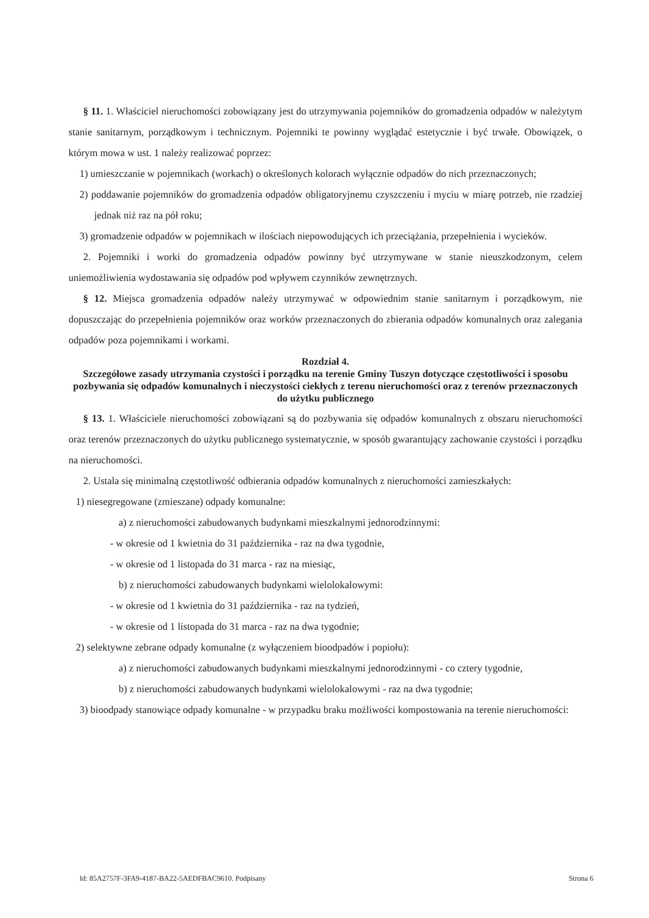§ 11. 1. Właściciel nieruchomości zobowiązany jest do utrzymywania pojemników do gromadzenia odpadów w należytym stanie sanitarnym, porządkowym i technicznym. Pojemniki te powinny wyglądać estetycznie i być trwałe. Obowiązek, o którym mowa w ust. 1 należy realizować poprzez:
1) umieszczanie w pojemnikach (workach) o określonych kolorach wyłącznie odpadów do nich przeznaczonych;
2) poddawanie pojemników do gromadzenia odpadów obligatoryjnemu czyszczeniu i myciu w miarę potrzeb, nie rzadziej jednak niż raz na pół roku;
3) gromadzenie odpadów w pojemnikach w ilościach niepowodujących ich przeciążania, przepełnienia i wycieków.
2. Pojemniki i worki do gromadzenia odpadów powinny być utrzymywane w stanie nieuszkodzonym, celem uniemożliwienia wydostawania się odpadów pod wpływem czynników zewnętrznych.
§ 12. Miejsca gromadzenia odpadów należy utrzymywać w odpowiednim stanie sanitarnym i porządkowym, nie dopuszczając do przepełnienia pojemników oraz worków przeznaczonych do zbierania odpadów komunalnych oraz zalegania odpadów poza pojemnikami i workami.
Rozdział 4.
Szczegółowe zasady utrzymania czystości i porządku na terenie Gminy Tuszyn dotyczące częstotliwości i sposobu pozbywania się odpadów komunalnych i nieczystości ciekłych z terenu nieruchomości oraz z terenów przeznaczonych do użytku publicznego
§ 13. 1. Właściciele nieruchomości zobowiązani są do pozbywania się odpadów komunalnych z obszaru nieruchomości oraz terenów przeznaczonych do użytku publicznego systematycznie, w sposób gwarantujący zachowanie czystości i porządku na nieruchomości.
2. Ustala się minimalną częstotliwość odbierania odpadów komunalnych z nieruchomości zamieszkałych:
1) niesegregowane (zmieszane) odpady komunalne:
a) z nieruchomości zabudowanych budynkami mieszkalnymi jednorodzinnymi:
- w okresie od 1 kwietnia do 31 października - raz na dwa tygodnie,
- w okresie od 1 listopada do 31 marca - raz na miesiąc,
b) z nieruchomości zabudowanych budynkami wielolokalowymi:
- w okresie od 1 kwietnia do 31 października - raz na tydzień,
- w okresie od 1 listopada do 31 marca - raz na dwa tygodnie;
2) selektywne zebrane odpady komunalne (z wyłączeniem bioodpadów i popiołu):
a) z nieruchomości zabudowanych budynkami mieszkalnymi jednorodzinnymi - co cztery tygodnie,
b) z nieruchomości zabudowanych budynkami wielolokalowymi - raz na dwa tygodnie;
3) bioodpady stanowiące odpady komunalne - w przypadku braku możliwości kompostowania na terenie nieruchomości:
Id: 85A2757F-3FA9-4187-BA22-5AEDFBAC9610. Podpisany Strona 6